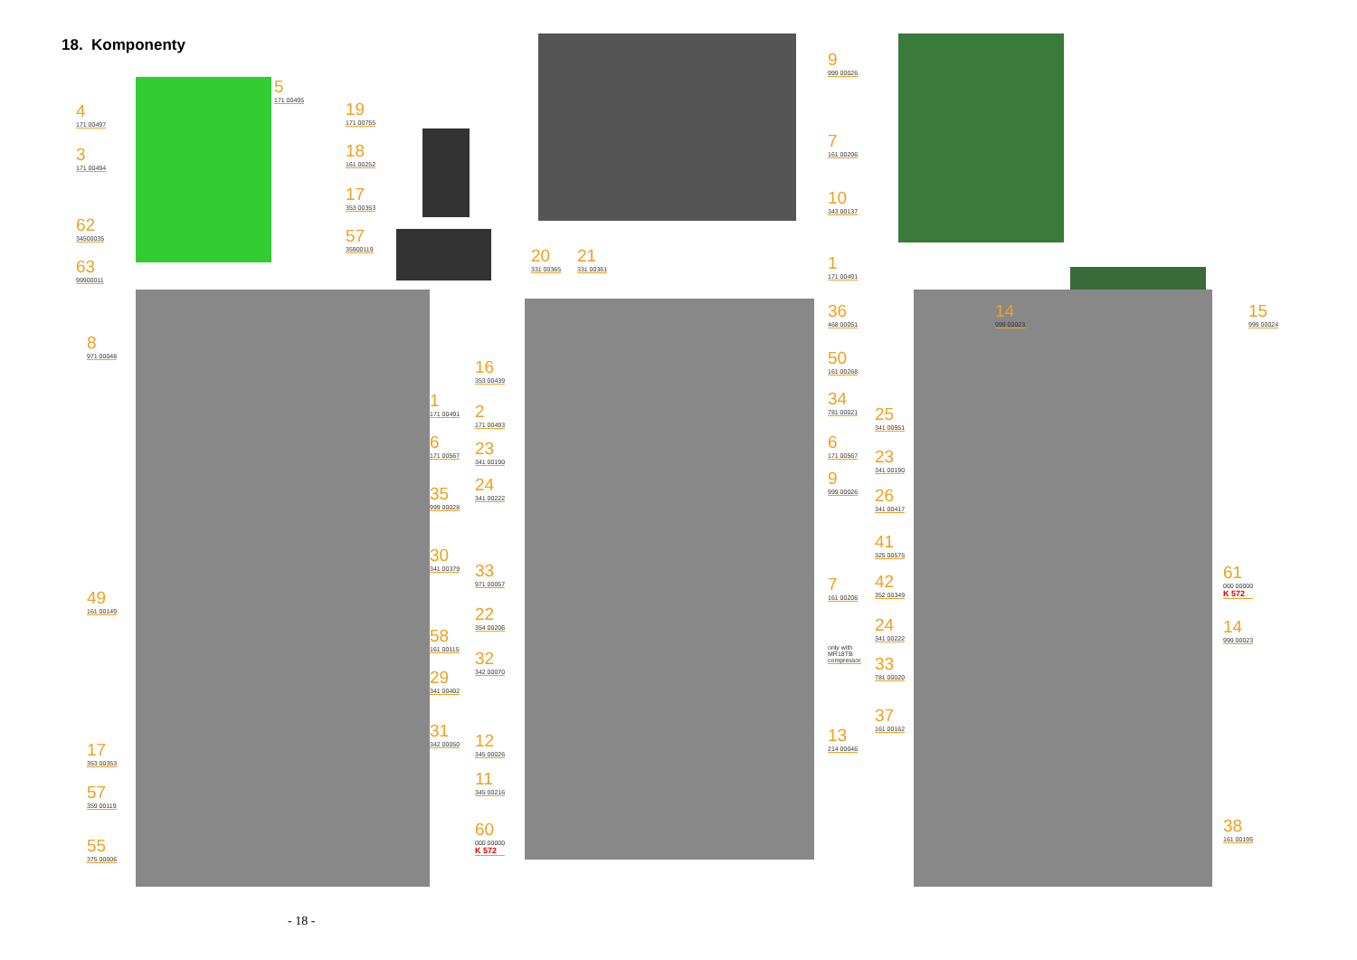18. Komponenty
4
171 00497
3
171 00494
62
34500035
63
99900011
5
171 00495
19
171 00755
18
161 00252
17
353 00353
57
35900119
9
999 00026
7
161 00206
10
343 00137
20
331 00365
21
331 00361
1
171 00491
36
468 00051
50
161 00268
34
781 00021
14
999 00023
15
999 00024
8
971 00048
16
353 00439
1
171 00491
2
171 00493
6
171 00567
23
341 00190
24
341 00222
35
999 00028
30
341 00379
33
971 00057
22
354 00206
49
161 00149
58
161 00115
32
342 00070
29
341 00402
31
342 00050
12
345 00026
11
345 00216
60
000 00000
K 572
17
353 00353
57
359 00119
55
375 00006
6
171 00567
9
999 00026
7
161 00206
only with
MR18TB
compressor
13
214 00046
25
341 00551
23
341 00190
26
341 00417
41
325 00575
42
352 00349
24
341 00222
33
781 00020
37
161 00162
61
000 00000
K 572
14
999 00023
38
161 00195
- 18 -